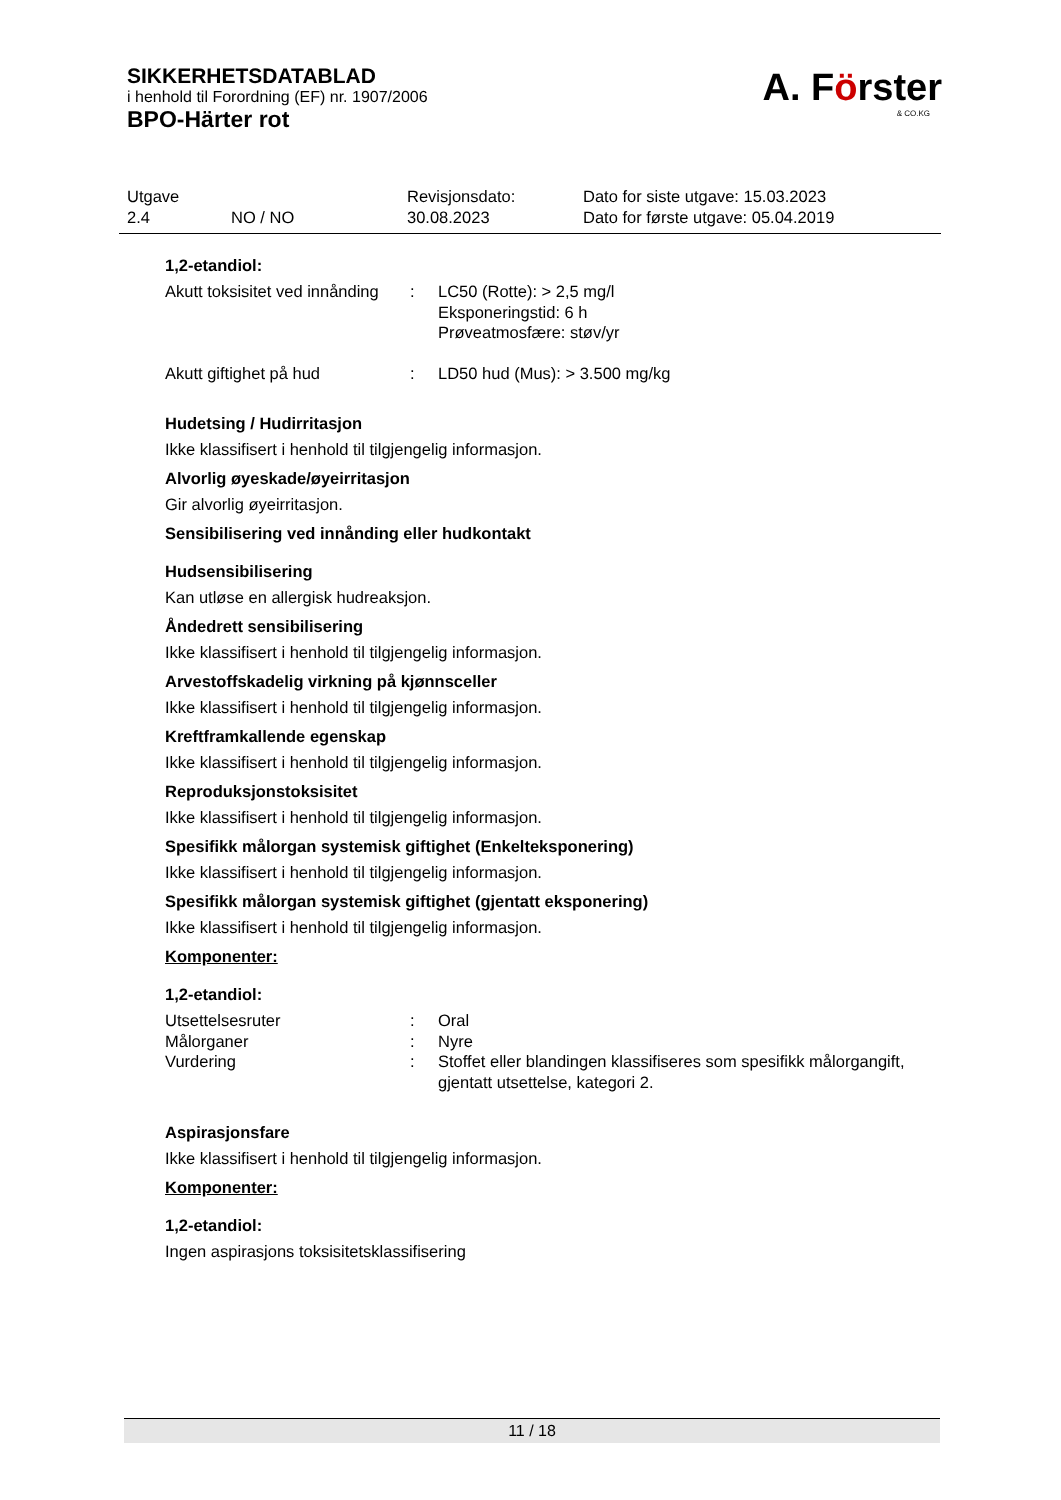SIKKERHETSDATABLAD
i henhold til Forordning (EF) nr. 1907/2006
BPO-Härter rot
A. Förster
& CO.KG
| Utgave | | Revisjonsdato: | Dato for siste utgave: 15.03.2023 |
| 2.4 | NO / NO | 30.08.2023 | Dato for første utgave: 05.04.2019 |
1,2-etandiol:
Akutt toksisitet ved innånding
: LC50 (Rotte): > 2,5 mg/l
Eksponeringstid: 6 h
Prøveatmosfære: støv/yr
Akutt giftighet på hud : LD50 hud (Mus): > 3.500 mg/kg
Hudetsing / Hudirritasjon
Ikke klassifisert i henhold til tilgjengelig informasjon.
Alvorlig øyeskade/øyeirritasjon
Gir alvorlig øyeirritasjon.
Sensibilisering ved innånding eller hudkontakt
Hudsensibilisering
Kan utløse en allergisk hudreaksjon.
Åndedrett sensibilisering
Ikke klassifisert i henhold til tilgjengelig informasjon.
Arvestoffskadelig virkning på kjønnsceller
Ikke klassifisert i henhold til tilgjengelig informasjon.
Kreftframkallende egenskap
Ikke klassifisert i henhold til tilgjengelig informasjon.
Reproduksjonstoksisitet
Ikke klassifisert i henhold til tilgjengelig informasjon.
Spesifikk målorgan systemisk giftighet (Enkelteksponering)
Ikke klassifisert i henhold til tilgjengelig informasjon.
Spesifikk målorgan systemisk giftighet (gjentatt eksponering)
Ikke klassifisert i henhold til tilgjengelig informasjon.
Komponenter:
1,2-etandiol:
Utsettelsesruter : Oral
Målorganer : Nyre
Vurdering : Stoffet eller blandingen klassifiseres som spesifikk målorgangift, gjentatt utsettelse, kategori 2.
Aspirasjonsfare
Ikke klassifisert i henhold til tilgjengelig informasjon.
Komponenter:
1,2-etandiol:
Ingen aspirasjons toksisitetsklassifisering
11 / 18